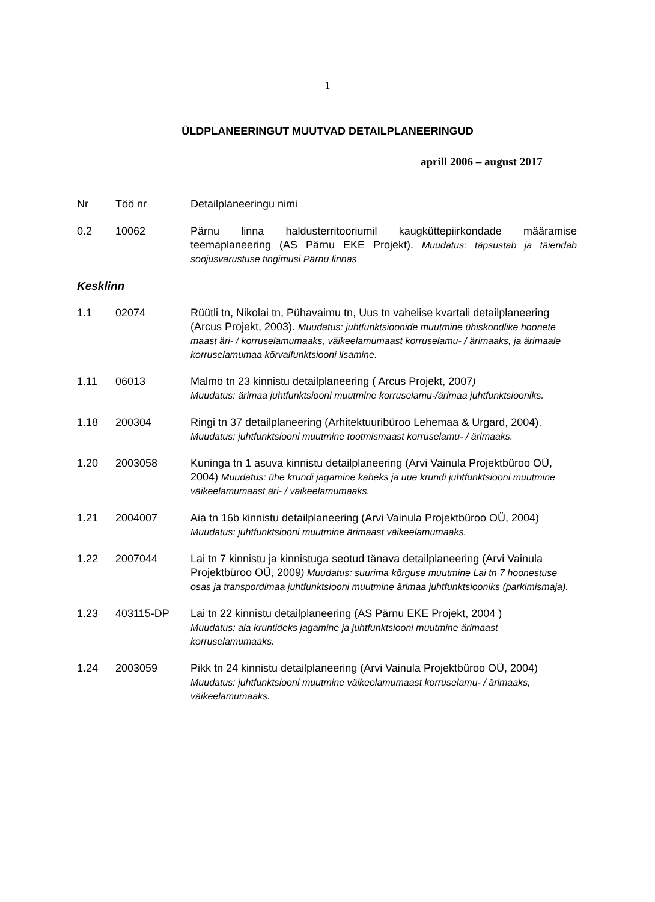1
ÜLDPLANEERINGUT MUUTVAD DETAILPLANEERINGUD
aprill 2006 – august 2017
| Nr | Töö nr | Detailplaneeringu nimi |
| --- | --- | --- |
| 0.2 | 10062 | Pärnu linna haldusterritooriumil kaugküttepiirkondade määramise teemaplaneering (AS Pärnu EKE Projekt). Muudatus: täpsustab ja täiendab soojusvarustuse tingimusi Pärnu linnas |
| Kesklinn | | |
| 1.1 | 02074 | Rüütli tn, Nikolai tn, Pühavaimu tn, Uus tn vahelise kvartali detailplaneering (Arcus Projekt, 2003). Muudatus: juhtfunktsioonide muutmine ühiskondlike hoonete maast äri- / korruselamumaaks, väikeelamumaast korruselamu- / ärimaaks, ja ärimaale korruselamumaa kõrvalfunktsiooni lisamine. |
| 1.11 | 06013 | Malmö tn 23 kinnistu detailplaneering ( Arcus Projekt, 2007 ) Muudatus: ärimaa juhtfunktsiooni muutmine korruselamu-/ärimaa juhtfunktsiooniks. |
| 1.18 | 200304 | Ringi tn 37 detailplaneering (Arhitektuuribüroo Lehemaa & Urgard, 2004). Muudatus: juhtfunktsiooni muutmine tootmismaast korruselamu- / ärimaaks. |
| 1.20 | 2003058 | Kuninga tn 1 asuva kinnistu detailplaneering (Arvi Vainula Projektbüroo OÜ, 2004) Muudatus: ühe krundi jagamine kaheks ja uue krundi juhtfunktsiooni muutmine väikeelamumaast äri- / väikeelamumaaks. |
| 1.21 | 2004007 | Aia tn 16b kinnistu detailplaneering (Arvi Vainula Projektbüroo OÜ, 2004) Muudatus: juhtfunktsiooni muutmine ärimaast väikeelamumaaks. |
| 1.22 | 2007044 | Lai tn 7 kinnistu ja kinnistuga seotud tänava detailplaneering (Arvi Vainula Projektbüroo OÜ, 2009 ) Muudatus: suurima kõrguse muutmine Lai tn 7 hoonestuse osas ja transpordimaa juhtfunktsiooni muutmine ärimaa juhtfunktsiooniks (parkimismaja). |
| 1.23 | 403115-DP | Lai tn 22 kinnistu detailplaneering (AS Pärnu EKE Projekt, 2004 ) Muudatus: ala kruntideks jagamine ja juhtfunktsiooni muutmine ärimaast korruselamumaaks. |
| 1.24 | 2003059 | Pikk tn 24 kinnistu detailplaneering (Arvi Vainula Projektbüroo OÜ, 2004) Muudatus: juhtfunktsiooni muutmine väikeelamumaast korruselamu- / ärimaaks, väikeelamumaaks. |